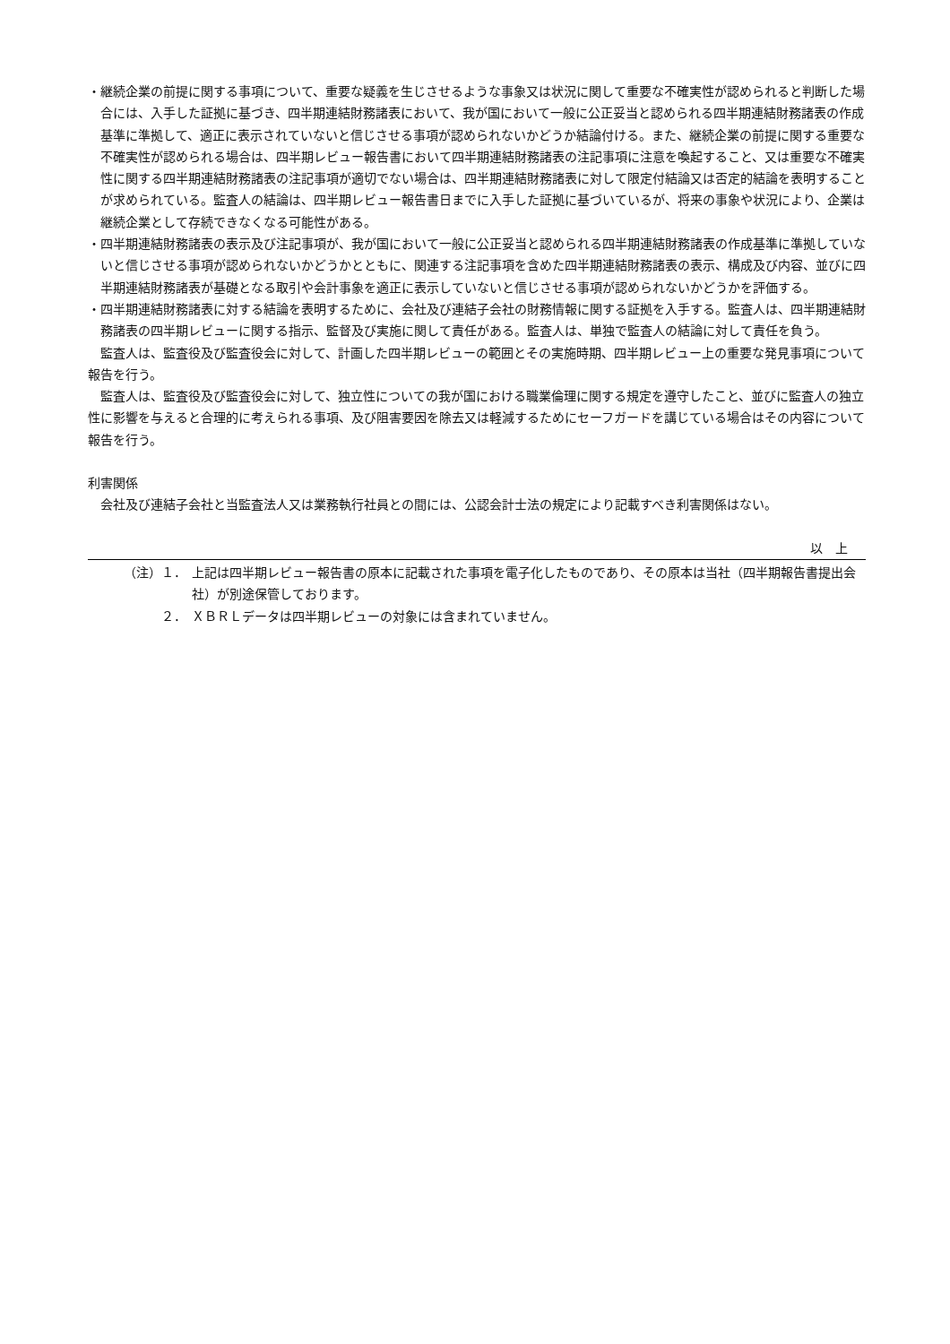・継続企業の前提に関する事項について、重要な疑義を生じさせるような事象又は状況に関して重要な不確実性が認められると判断した場合には、入手した証拠に基づき、四半期連結財務諸表において、我が国において一般に公正妥当と認められる四半期連結財務諸表の作成基準に準拠して、適正に表示されていないと信じさせる事項が認められないかどうか結論付ける。また、継続企業の前提に関する重要な不確実性が認められる場合は、四半期レビュー報告書において四半期連結財務諸表の注記事項に注意を喚起すること、又は重要な不確実性に関する四半期連結財務諸表の注記事項が適切でない場合は、四半期連結財務諸表に対して限定付結論又は否定的結論を表明することが求められている。監査人の結論は、四半期レビュー報告書日までに入手した証拠に基づいているが、将来の事象や状況により、企業は継続企業として存続できなくなる可能性がある。
・四半期連結財務諸表の表示及び注記事項が、我が国において一般に公正妥当と認められる四半期連結財務諸表の作成基準に準拠していないと信じさせる事項が認められないかどうかとともに、関連する注記事項を含めた四半期連結財務諸表の表示、構成及び内容、並びに四半期連結財務諸表が基礎となる取引や会計事象を適正に表示していないと信じさせる事項が認められないかどうかを評価する。
・四半期連結財務諸表に対する結論を表明するために、会社及び連結子会社の財務情報に関する証拠を入手する。監査人は、四半期連結財務諸表の四半期レビューに関する指示、監督及び実施に関して責任がある。監査人は、単独で監査人の結論に対して責任を負う。
監査人は、監査役及び監査役会に対して、計画した四半期レビューの範囲とその実施時期、四半期レビュー上の重要な発見事項について報告を行う。
監査人は、監査役及び監査役会に対して、独立性についての我が国における職業倫理に関する規定を遵守したこと、並びに監査人の独立性に影響を与えると合理的に考えられる事項、及び阻害要因を除去又は軽減するためにセーフガードを講じている場合はその内容について報告を行う。
利害関係
会社及び連結子会社と当監査法人又は業務執行社員との間には、公認会計士法の規定により記載すべき利害関係はない。
以　上
（注）１． 上記は四半期レビュー報告書の原本に記載された事項を電子化したものであり、その原本は当社（四半期報告書提出会社）が別途保管しております。
２． ＸＢＲＬデータは四半期レビューの対象には含まれていません。